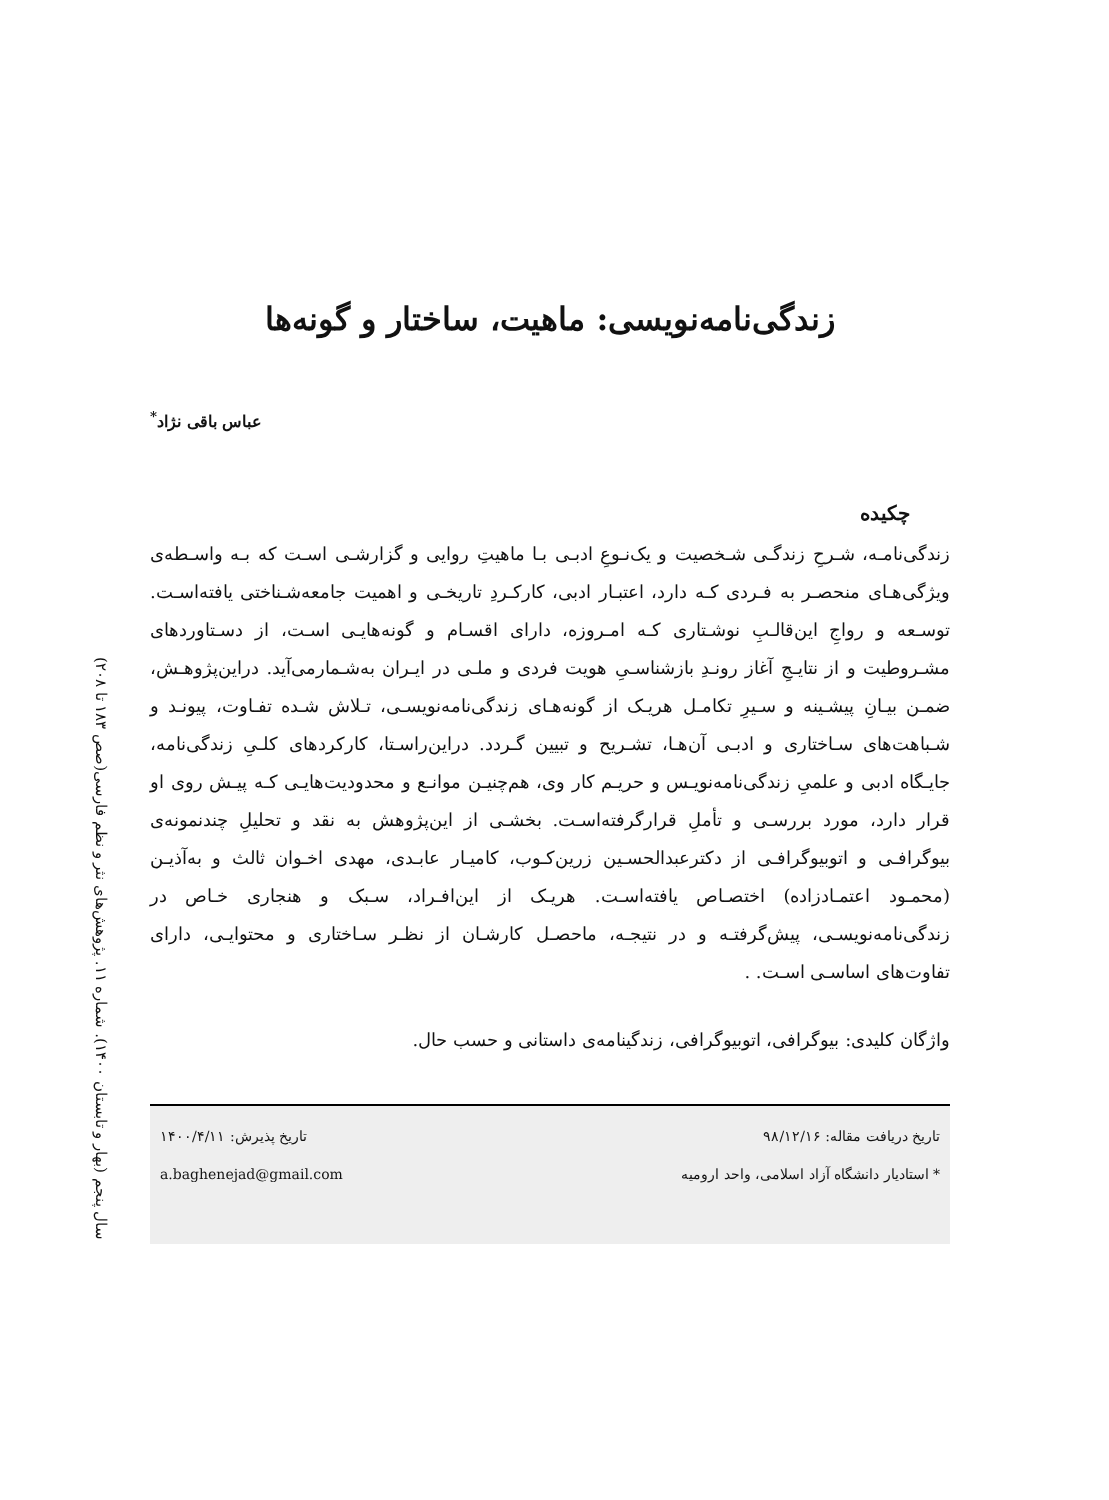سال پنجم (بهار و تابستان ۱۴۰۰). شماره ۱۱. پژوهش‌های نثر و نظم فارسی(صص ۱۸۳ تا ۲۰۸)
زندگی‌نامه‌نویسی: ماهیت، ساختار و گونه‌ها
عباس باقی نژاد<sup>*</sup>
چکیده
زندگی‌نامـه، شـرحِ زندگـی شـخصیت و یک‌نـوعِ ادبـی بـا ماهیتِ روایی و گزارشـی اسـت که بـه واسـطه‌ی ویژگی‌هـای منحصـر به فـردی کـه دارد، اعتبـار ادبی، کارکـردِ تاریخـی و اهمیت جامعه‌شـناختی یافته‌اسـت. توسـعه و رواجِ این‌قالـبِ نوشـتاری کـه امـروزه، دارای اقسـام و گونه‌هایـی اسـت، از دسـتاوردهای مشـروطیت و از نتایـجِ آغاز رونـدِ بازشناسـیِ هویت فردی و ملـی در ایـران به‌شـمارمی‌آید. دراین‌پژوهـش، ضمـن بیـانِ پیشـینه و سـیرِ تکامـل هریـک از گونه‌هـای زندگی‌نامه‌نویسـی، تـلاش شـده تفـاوت، پیونـد و شـباهت‌های سـاختاری و ادبـی آن‌هـا، تشـریح و تبیین گـردد. دراین‌راسـتا، کارکردهای کلـیِ زندگی‌نامه، جایـگاه ادبی و علمیِ زندگی‌نامه‌نویـس و حریـم کار وی، هم‌چنیـن موانـع و محدودیت‌هایـی کـه پیـش روی او قرار دارد، مورد بررسـی و تأملِ قرارگرفته‌اسـت. بخشـی از این‌پژوهش به نقد و تحلیلِ چندنمونه‌ی بیوگرافـی و اتوبیوگرافـی از دکترعبدالحسـین زرین‌کـوب، کامیـار عابـدی، مهدی اخـوان ثالث و به‌آذیـن (محمـود اعتمـادزاده) اختصـاص یافته‌اسـت. هریـک از این‌افـراد، سـبک و هنجاری خـاص در زندگی‌نامه‌نویسـی، پیش‌گرفتـه و در نتیجـه، ماحصـل کارشـان از نظـر سـاختاری و محتوایـی، دارای تفاوت‌های اساسـی اسـت. .
واژگان کلیدی: بیوگرافی، اتوبیوگرافی، زندگینامه‌ی داستانی و حسب حال.
تاریخ دریافت مقاله: ۹۸/۱۲/۱۶ تاریخ پذیرش: ۱۴۰۰/۴/۱۱
* استادیار دانشگاه آزاد اسلامی، واحد ارومیه a.baghenejad@gmail.com